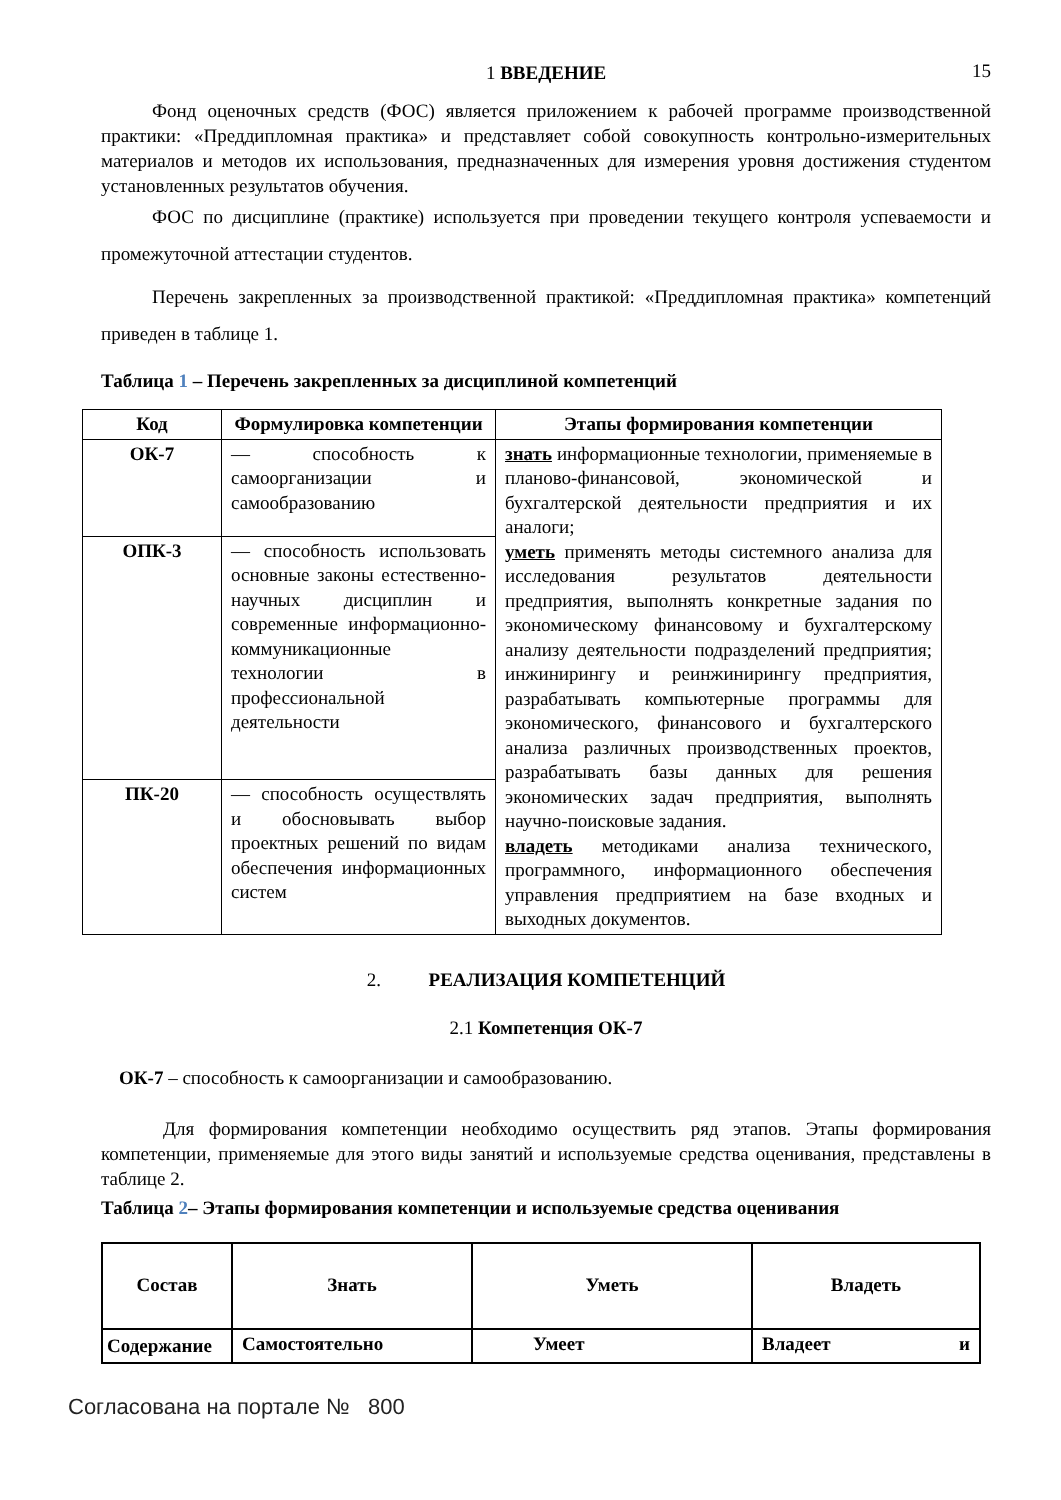15
1 ВВЕДЕНИЕ
Фонд оценочных средств (ФОС) является приложением к рабочей программе производственной практики: «Преддипломная практика» и представляет собой совокупность контрольно-измерительных материалов и методов их использования, предназначенных для измерения уровня достижения студентом установленных результатов обучения.
ФОС по дисциплине (практике) используется при проведении текущего контроля успеваемости и промежуточной аттестации студентов.
Перечень закрепленных за производственной практикой: «Преддипломная практика» компетенций приведен в таблице 1.
Таблица 1 – Перечень закрепленных за дисциплиной компетенций
| Код | Формулировка компетенции | Этапы формирования компетенции |
| --- | --- | --- |
| ОК-7 | — способность к самоорганизации и самообразованию | знать информационные технологии, применяемые в планово-финансовой, экономической и бухгалтерской деятельности предприятия и их аналоги; уметь применять методы системного анализа для исследования результатов деятельности предприятия, выполнять конкретные задания по экономическому финансовому и бухгалтерскому анализу деятельности подразделений предприятия; инжинирингу и реинжинирингу предприятия, разрабатывать компьютерные программы для экономического, финансового и бухгалтерского анализа различных производственных проектов, разрабатывать базы данных для решения экономических задач предприятия, выполнять научно-поисковые задания. владеть методиками анализа технического, программного, информационного обеспечения управления предприятием на базе входных и выходных документов. |
| ОПК-3 | — способность использовать основные законы естественно-научных дисциплин и современные информационно-коммуникационные технологии в профессиональной деятельности | |
| ПК-20 | — способность осуществлять и обосновывать выбор проектных решений по видам обеспечения информационных систем | |
2. РЕАЛИЗАЦИЯ КОМПЕТЕНЦИЙ
2.1 Компетенция ОК-7
ОК-7 – способность к самоорганизации и самообразованию.
Для формирования компетенции необходимо осуществить ряд этапов. Этапы формирования компетенции, применяемые для этого виды занятий и используемые средства оценивания, представлены в таблице 2.
Таблица 2– Этапы формирования компетенции и используемые средства оценивания
| Состав | Знать | Уметь | Владеть |
| --- | --- | --- | --- |
| Содержание | Самостоятельно | Умеет | Владеет и |
Согласована на портале № 800